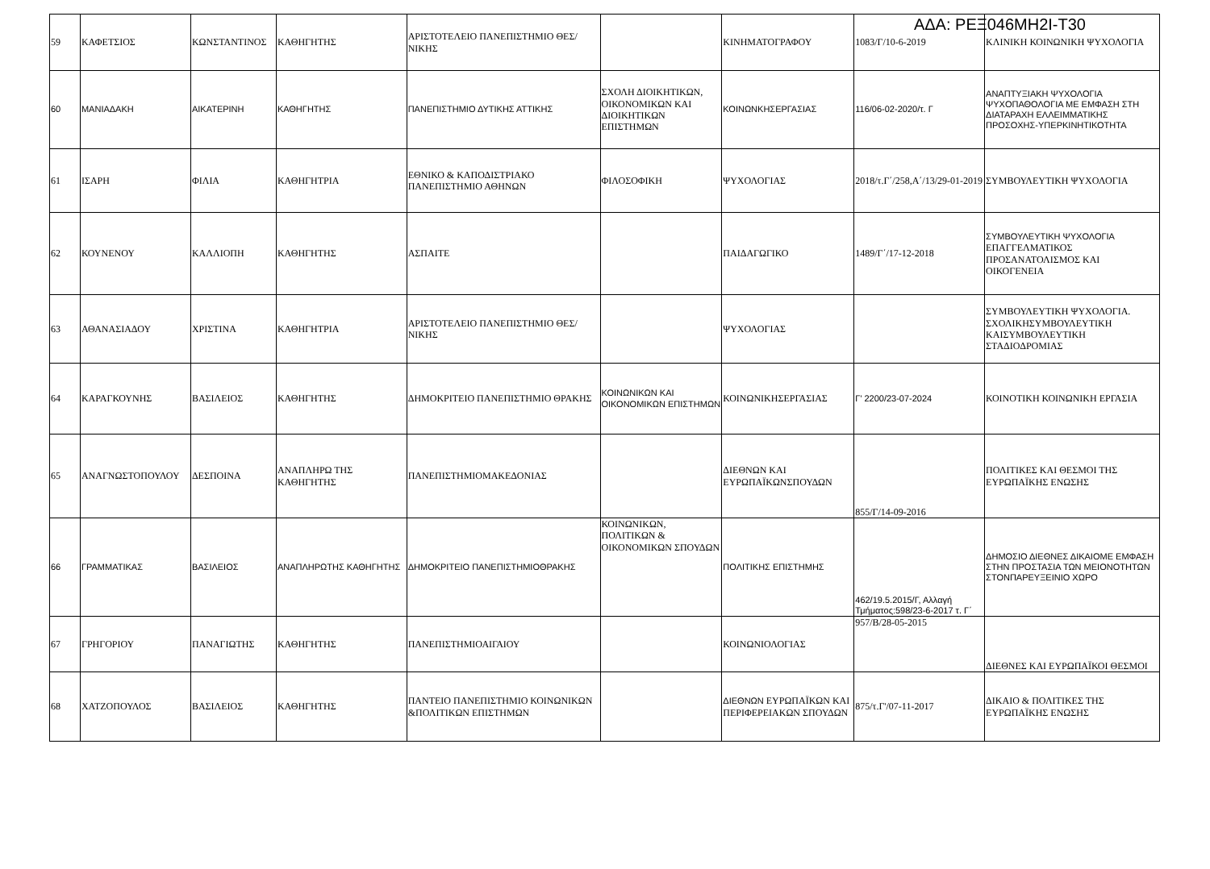ΑΔΑ: ΡΕΞ046ΜΗ2Ι-Τ30
| 59 | ΚΑΦΕΤΣΙΟΣ | ΚΩΝΣΤΑΝΤΙΝΟΣ | ΚΑΘΗΓΗΤΗΣ | ΑΡΙΣΤΟΤΕΛΕΙΟ ΠΑΝΕΠΙΣΤΗΜΙΟ ΘΕΣ/ΝΙΚΗΣ | | ΚΙΝΗΜΑΤΟΓΡΑΦΟΥ | 1083/Γ/10-6-2019 | ΚΛΙΝΙΚΗ ΚΟΙΝΩΝΙΚΗ ΨΥΧΟΛΟΓΙΑ |
| 60 | ΜΑΝΙΑΔΑΚΗ | ΑΙΚΑΤΕΡΙΝΗ | ΚΑΘΗΓΗΤΗΣ | ΠΑΝΕΠΙΣΤΗΜΙΟ ΔΥΤΙΚΗΣ ΑΤΤΙΚΗΣ | ΣΧΟΛΗ ΔΙΟΙΚΗΤΙΚΩΝ, ΟΙΚΟΝΟΜΙΚΩΝ ΚΑΙ ΔΙΟΙΚΗΤΙΚΩΝ ΕΠΙΣΤΗΜΩΝ | ΚΟΙΝΩΝΚΗΣΕΡΓΑΣΙΑΣ | 116/06-02-2020/τ. Γ | ΑΝΑΠΤΥΞΙΑΚΗ ΨΥΧΟΛΟΓΙΑ ΨΥΧΟΠΑΘΟΛΟΓΙΑ ΜΕ ΕΜΦΑΣΗ ΣΤΗ ΔΙΑΤΑΡΑΧΗ ΕΛΛΕΙΜΜΑΤΙΚΗΣ ΠΡΟΣΟΧΗΣ-ΥΠΕΡΚΙΝΗΤΙΚΟΤΗΤΑ |
| 61 | ΙΣΑΡΗ | ΦΙΛΙΑ | ΚΑΘΗΓΗΤΡΙΑ | ΕΘΝΙΚΟ & ΚΑΠΟΔΙΣΤΡΙΑΚΟ ΠΑΝΕΠΙΣΤΗΜΙΟ ΑΘΗΝΩΝ | ΦΙΛΟΣΟΦΙΚΗ | ΨΥΧΟΛΟΓΙΑΣ | 2018/τ.Γ΄/258,Α΄/13/29-01-2019 | ΣΥΜΒΟΥΛΕΥΤΙΚΗ ΨΥΧΟΛΟΓΙΑ |
| 62 | ΚΟΥΝΕΝΟΥ | ΚΑΛΛΙΟΠΗ | ΚΑΘΗΓΗΤΗΣ | ΑΣΠΑΙΤΕ | | ΠΑΙΔΑΓΩΓΙΚΟ | 1489/Γ΄/17-12-2018 | ΣΥΜΒΟΥΛΕΥΤΙΚΗ ΨΥΧΟΛΟΓΙΑ ΕΠΑΓΓΕΛΜΑΤΙΚΟΣ ΠΡΟΣΑΝΑΤΟΛΙΣΜΟΣ ΚΑΙ ΟΙΚΟΓΕΝΕΙΑ |
| 63 | ΑΘΑΝΑΣΙΑΔΟΥ | ΧΡΙΣΤΙΝΑ | ΚΑΘΗΓΗΤΡΙΑ | ΑΡΙΣΤΟΤΕΛΕΙΟ ΠΑΝΕΠΙΣΤΗΜΙΟ ΘΕΣ/ΝΙΚΗΣ | | ΨΥΧΟΛΟΓΙΑΣ | | ΣΥΜΒΟΥΛΕΥΤΙΚΗ ΨΥΧΟΛΟΓΙΑ. ΣΧΟΛΙΚΗΣΥΜΒΟΥΛΕΥΤΙΚΗ ΚΑΙΣΥΜΒΟΥΛΕΥΤΙΚΗ ΣΤΑΔΙΟΔΡΟΜΙΑΣ |
| 64 | ΚΑΡΑΓΚΟΥΝΗΣ | ΒΑΣΙΛΕΙΟΣ | ΚΑΘΗΓΗΤΗΣ | ΔΗΜΟΚΡΙΤΕΙΟ ΠΑΝΕΠΙΣΤΗΜΙΟ ΘΡΑΚΗΣ | ΚΟΙΝΩΝΙΚΩΝ ΚΑΙ ΟΙΚΟΝΟΜΙΚΩΝ ΕΠΙΣΤΗΜΩΝ | ΚΟΙΝΩΝΙΚΗΣΕΡΓΑΣΙΑΣ | Γ’ 2200/23-07-2024 | ΚΟΙΝΟΤΙΚΗ ΚΟΙΝΩΝΙΚΗ ΕΡΓΑΣΙΑ |
| 65 | ΑΝΑΓΝΩΣΤΟΠΟΥΛΟΥ | ΔΕΣΠΟΙΝΑ | ΑΝΑΠΛΗΡΩ ΤΗΣ ΚΑΘΗΓΗΤΗΣ | ΠΑΝΕΠΙΣΤΗΜΙΟΜΑΚΕΔΟΝΙΑΣ | | ΔΙΕΘΝΩΝ ΚΑΙ ΕΥΡΩΠΑΪΚΩΝΣΠΟΥΔΩΝ | 855/Γ/14-09-2016 | ΠΟΛΙΤΙΚΕΣ ΚΑΙ ΘΕΣΜΟΙ ΤΗΣ ΕΥΡΩΠΑΪΚΗΣ ΕΝΩΣΗΣ |
| 66 | ΓΡΑΜΜΑΤΙΚΑΣ | ΒΑΣΙΛΕΙΟΣ | ΑΝΑΠΛΗΡΩΤΗΣ ΚΑΘΗΓΗΤΗΣ | ΔΗΜΟΚΡΙΤΕΙΟ ΠΑΝΕΠΙΣΤΗΜΙΟΘΡΑΚΗΣ | ΚΟΙΝΩΝΙΚΩΝ, ΠΟΛΙΤΙΚΩΝ & ΟΙΚΟΝΟΜΙΚΩΝ ΣΠΟΥΔΩΝ | ΠΟΛΙΤΙΚΗΣ ΕΠΙΣΤΗΜΗΣ | 462/19.5.2015/Γ, Αλλαγή Τμήματος:598/23-6-2017 τ. Γ΄ | ΔΗΜΟΣΙΟ ΔΙΕΘΝΕΣ ΔΙΚΑΙΟΜΕ ΕΜΦΑΣΗ ΣΤΗΝ ΠΡΟΣΤΑΣΙΑ ΤΩΝ ΜΕΙΟΝΟΤΗΤΩΝ ΣΤΟΝΠΑΡΕΥΞΕΙΝΙΟ ΧΩΡΟ |
| 67 | ΓΡΗΓΟΡΙΟΥ | ΠΑΝΑΓΙΩΤΗΣ | ΚΑΘΗΓΗΤΗΣ | ΠΑΝΕΠΙΣΤΗΜΙΟΑΙΓΑΙΟΥ | | ΚΟΙΝΩΝΙΟΛΟΓΙΑΣ | 957/Β/28-05-2015 | ΔΙΕΘΝΕΣ ΚΑΙ ΕΥΡΩΠΑΪΚΟΙ ΘΕΣΜΟΙ |
| 68 | ΧΑΤΖΟΠΟΥΛΟΣ | ΒΑΣΙΛΕΙΟΣ | ΚΑΘΗΓΗΤΗΣ | ΠΑΝΤΕΙΟ ΠΑΝΕΠΙΣΤΗΜΙΟ ΚΟΙΝΩΝΙΚΩΝ &ΠΟΛΙΤΙΚΩΝ ΕΠΙΣΤΗΜΩΝ | | ΔΙΕΘΝΩΝ ΕΥΡΩΠΑΪΚΩΝ ΚΑΙ ΠΕΡΙΦΕΡΕΙΑΚΩΝ ΣΠΟΥΔΩΝ | 875/τ.Γ'/07-11-2017 | ΔΙΚΑΙΟ & ΠΟΛΙΤΙΚΕΣ ΤΗΣ ΕΥΡΩΠΑΪΚΗΣ ΕΝΩΣΗΣ |